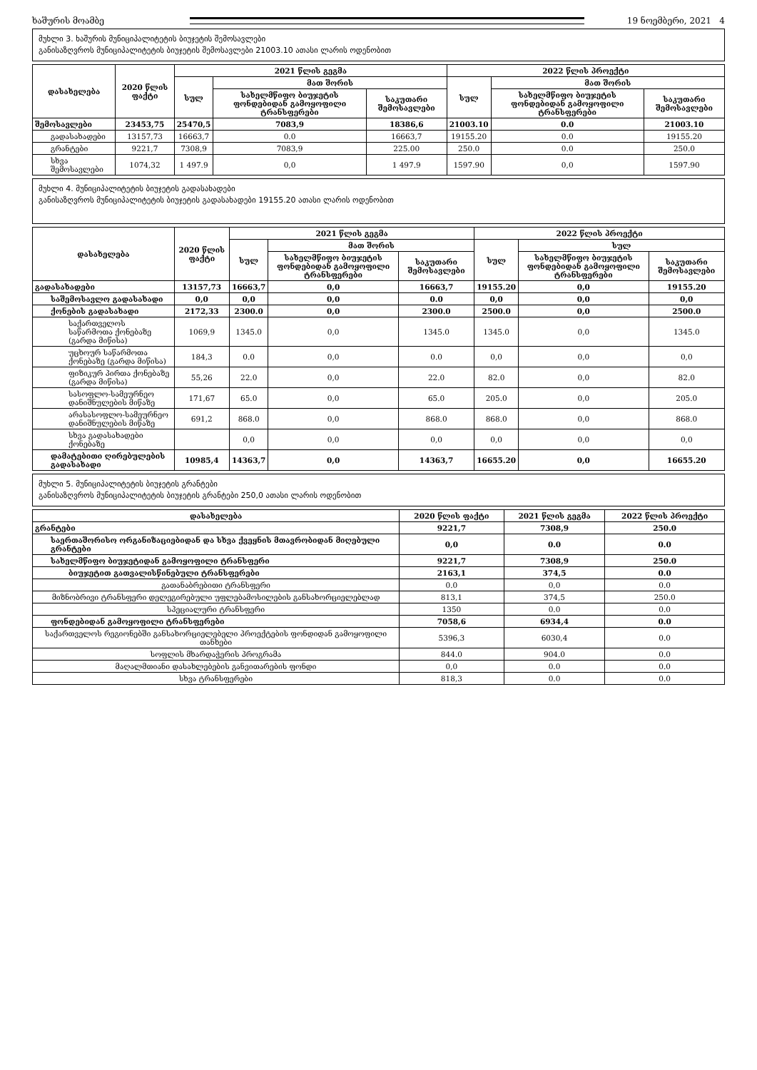ხაშურის მოამბე 19 ნოემბერი, 2021 4
მუხლი 3. ხაშურის მუნიციპალიტეტის ბიუჯეტის შემოსავლები
განისაზღვროს მუნიციპალიტეტის ბიუჯეტის შემოსავლები 21003.10 ათასი ლარის ოდენობით
| დასახელება | 2020 წლის ფაქტი | 2021 წლის გეგმა | | | 2022 წლის პროექტი | | |
| --- | --- | --- | --- | --- | --- | --- | --- |
| | | სულ | მათ შორის | | სულ | მათ შორის | |
| | | | სახელმწიფო ბიუჯეტის ფონდებიდან გამოყოფილი ტრანსფერები | საკუთარი შემოსავლები | | სახელმწიფო ბიუჯეტის ფონდებიდან გამოყოფილი ტრანსფერები | საკუთარი შემოსავლები |
| შემოსავლები | 23453,75 | 25470,5 | 7083,9 | 18386,6 | 21003.10 | 0.0 | 21003.10 |
| გადასახადები | 13157,73 | 16663,7 | 0.0 | 16663,7 | 19155.20 | 0.0 | 19155.20 |
| გრანტები | 9221,7 | 7308,9 | 7083,9 | 225.00 | 250.0 | 0.0 | 250.0 |
| სხვა შემოსავლები | 1074,32 | 1 497.9 | 0,0 | 1 497.9 | 1597.90 | 0,0 | 1597.90 |
მუხლი 4. მუნიციპალიტეტის ბიუჯეტის გადასახადები
განისაზღვროს მუნიციპალიტეტის ბიუჯეტის გადასახადები 19155.20 ათასი ლარის ოდენობით
| დასახელება | 2020 წლის ფაქტი | 2021 წლის გეგმა | | | 2022 წლის პროექტი | | |
| --- | --- | --- | --- | --- | --- | --- | --- |
| | | სულ | მათ შორის | | სულ | სულ | |
| | | | სახელმწიფო ბიუჯეტის ფონდებიდან გამოყოფილი ტრანსფერები | საკუთარი შემოსავლები | | სახელმწიფო ბიუჯეტის ფონდებიდან გამოყოფილი ტრანსფერები | საკუთარი შემოსავლები |
| გადასახადები | 13157,73 | 16663,7 | 0,0 | 16663,7 | 19155.20 | 0,0 | 19155.20 |
| საშემოსავლო გადასახადი | 0,0 | 0,0 | 0,0 | 0.0 | 0,0 | 0,0 | 0,0 |
| ქონების გადასახადი | 2172,33 | 2300.0 | 0,0 | 2300.0 | 2500.0 | 0,0 | 2500.0 |
| საქართველოს საწარმოთა ქონებაზე (გარდა მიწისა) | 1069,9 | 1345.0 | 0,0 | 1345.0 | 1345.0 | 0,0 | 1345.0 |
| უცხოურ საწარმოთა ქონებაზე (გარდა მიწისა) | 184,3 | 0.0 | 0,0 | 0.0 | 0,0 | 0,0 | 0,0 |
| ფიზიკურ პირთა ქონებაზე (გარდა მიწისა) | 55,26 | 22.0 | 0,0 | 22.0 | 82.0 | 0,0 | 82.0 |
| სასოფლო-სამეურნეო დანიშნულების მიწაზე | 171,67 | 65.0 | 0,0 | 65.0 | 205.0 | 0,0 | 205.0 |
| არასასოფლო-სამეურნეო დანიშნულების მიწაზე | 691,2 | 868.0 | 0,0 | 868.0 | 868.0 | 0,0 | 868.0 |
| სხვა გადასახადები ქონებაზე | | 0,0 | 0,0 | 0,0 | 0,0 | 0,0 | 0,0 |
| დამატებითი ღირებულების გადასახადი | 10985,4 | 14363,7 | 0,0 | 14363,7 | 16655.20 | 0,0 | 16655.20 |
მუხლი 5. მუნიციპალიტეტის ბიუჯეტის გრანტები
განისაზღვროს მუნიციპალიტეტის ბიუჯეტის გრანტები 250,0 ათასი ლარის ოდენობით
| დასახელება | 2020 წლის ფაქტი | 2021 წლის გეგმა | 2022 წლის პროექტი |
| --- | --- | --- | --- |
| გრანტები | 9221,7 | 7308,9 | 250.0 |
| საერთაშორისო ორგანიზაციებიდან და სხვა ქვეყნის მთავრობიდან მიღებული გრანტები | 0,0 | 0.0 | 0.0 |
| სახელმწიფო ბიუჯეტიდან გამოყოფილი ტრანსფერი | 9221,7 | 7308,9 | 250.0 |
| ბიუჯეტით გათვალისწინებული ტრანსფერები | 2163,1 | 374,5 | 0.0 |
| გათანაბრებითი ტრანსფერი | 0.0 | 0,0 | 0.0 |
| მიზნობრივი ტრანსფერი დელეგირებული უფლებამოსილების განსახორციელებლად | 813,1 | 374,5 | 250.0 |
| სპეციალური ტრანსფერი | 1350 | 0.0 | 0.0 |
| ფონდებიდან გამოყოფილი ტრანსფერები | 7058,6 | 6934,4 | 0.0 |
| საქართველოს რეგიონებში განსახორციელებელი პროექტების ფონდიდან გამოყოფილი თანხები | 5396,3 | 6030,4 | 0.0 |
| სოფლის მხარდაჭერის პროგრამა | 844.0 | 904.0 | 0.0 |
| მაღალმთიანი დასახლებების განვითარების ფონდი | 0,0 | 0.0 | 0.0 |
| სხვა ტრანსფერები | 818,3 | 0.0 | 0.0 |